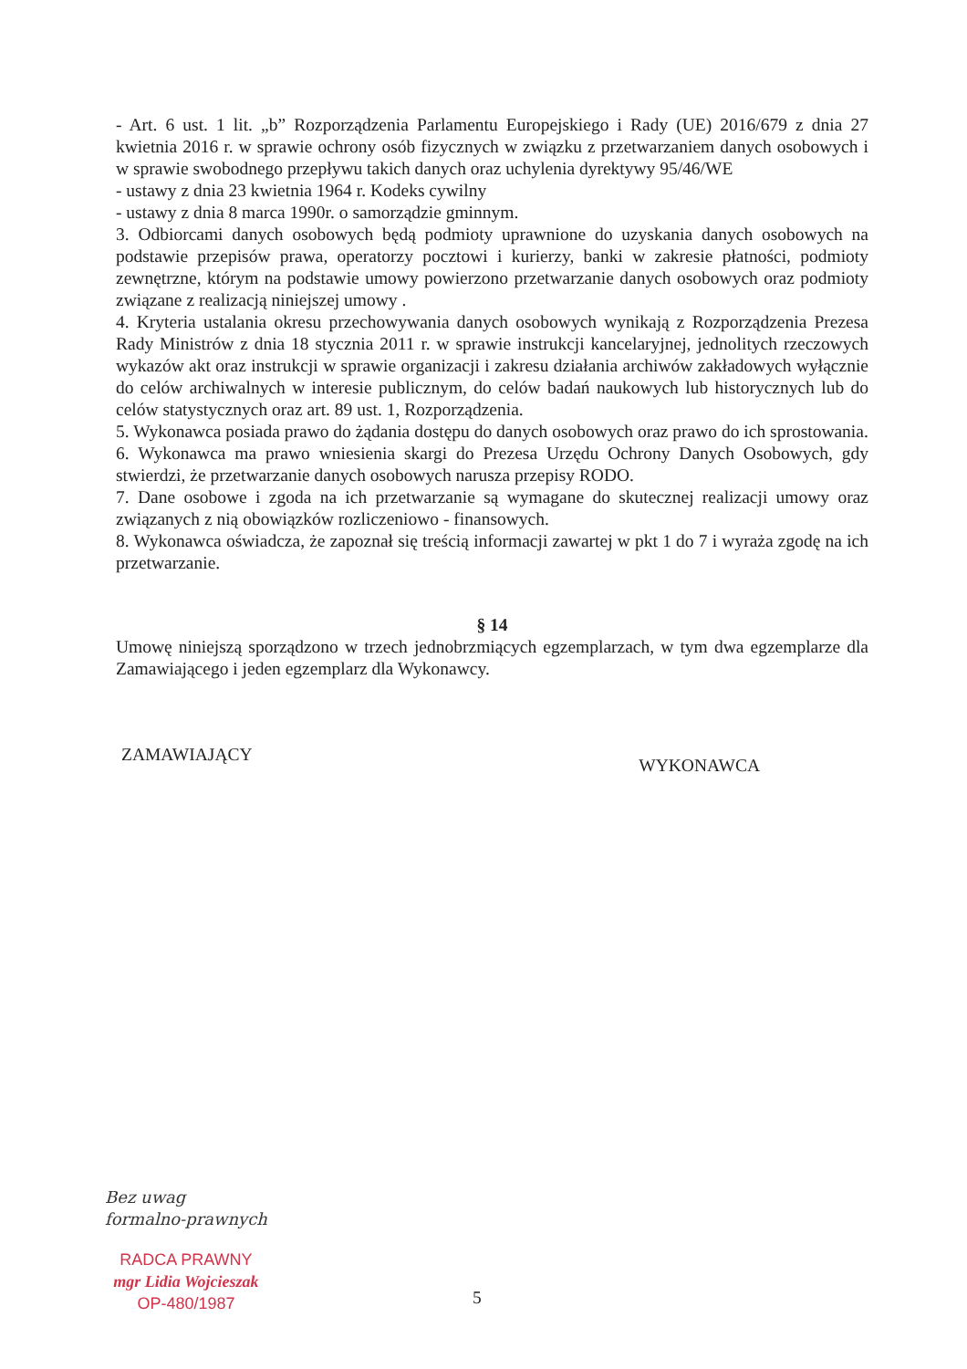- Art. 6 ust. 1 lit. „b” Rozporządzenia Parlamentu Europejskiego i Rady (UE) 2016/679 z dnia 27 kwietnia 2016 r. w sprawie ochrony osób fizycznych w związku z przetwarzaniem danych osobowych i w sprawie swobodnego przepływu takich danych oraz uchylenia dyrektywy 95/46/WE
- ustawy z dnia 23 kwietnia 1964 r. Kodeks cywilny
- ustawy z dnia 8 marca 1990r. o samorządzie gminnym.
3. Odbiorcami danych osobowych będą podmioty uprawnione do uzyskania danych osobowych na podstawie przepisów prawa, operatorzy pocztowi i kurierzy, banki w zakresie płatności, podmioty zewnętrzne, którym na podstawie umowy powierzono przetwarzanie danych osobowych oraz podmioty związane z realizacją niniejszej umowy .
4. Kryteria ustalania okresu przechowywania danych osobowych wynikają z Rozporządzenia Prezesa Rady Ministrów z dnia 18 stycznia 2011 r. w sprawie instrukcji kancelaryjnej, jednolitych rzeczowych wykazów akt oraz instrukcji w sprawie organizacji i zakresu działania archiwów zakładowych wyłącznie do celów archiwalnych w interesie publicznym, do celów badań naukowych lub historycznych lub do celów statystycznych oraz art. 89 ust. 1, Rozporządzenia.
5. Wykonawca posiada prawo do żądania dostępu do danych osobowych oraz prawo do ich sprostowania.
6. Wykonawca ma prawo wniesienia skargi do Prezesa Urzędu Ochrony Danych Osobowych, gdy stwierdzi, że przetwarzanie danych osobowych narusza przepisy RODO.
7. Dane osobowe i zgoda na ich przetwarzanie są wymagane do skutecznej realizacji umowy oraz związanych z nią obowiązków rozliczeniowo - finansowych.
8. Wykonawca oświadcza, że zapoznał się treścią informacji zawartej w pkt 1 do 7 i wyraża zgodę na ich przetwarzanie.
§ 14
Umowę niniejszą sporządzono w trzech jednobrzmiących egzemplarzach, w tym dwa egzemplarze dla Zamawiającego i jeden egzemplarz dla Wykonawcy.
ZAMAWIAJĄCY WYKONAWCA
Bez uwag
formalno-prawnych
RADCA PRAWNY
mgr Lidia Wojcieszak
OP-480/1987
5